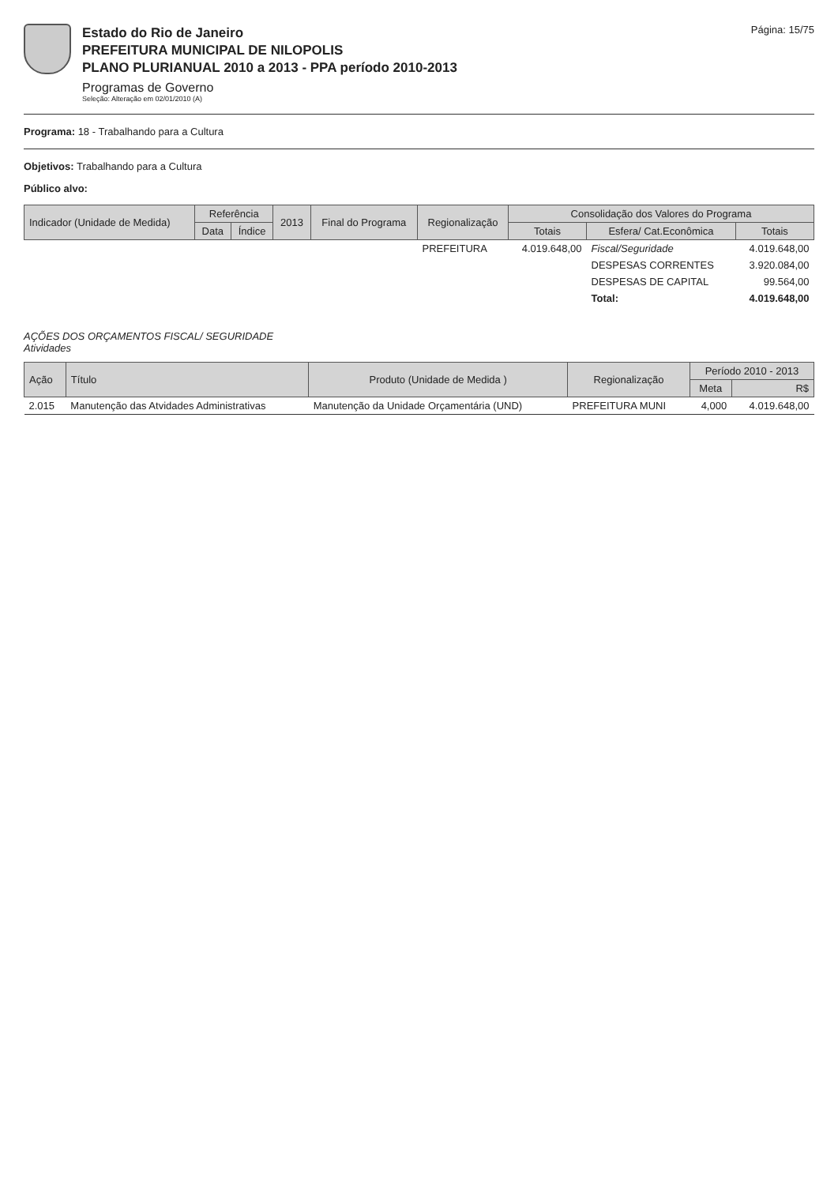Estado do Rio de Janeiro
PREFEITURA MUNICIPAL DE NILOPOLIS
PLANO PLURIANUAL 2010 a 2013 - PPA período 2010-2013
Programas de Governo
Seleção: Alteração em 02/01/2010 (A)
Página: 15/75
Programa: 18 - Trabalhando para a Cultura
Objetivos: Trabalhando para a Cultura
Público alvo:
| Indicador (Unidade de Medida) | Referência | | 2013 | Final do Programa | Regionalização | Consolidação dos Valores do Programa | | |
| --- | --- | --- | --- | --- | --- | --- | --- | --- |
| | Data | Índice | | | | Totais | Esfera/ Cat.Econômica | Totais |
| | | | | | PREFEITURA | 4.019.648,00 | Fiscal/Seguridade | 4.019.648,00 |
| | | | | | | | DESPESAS CORRENTES | 3.920.084,00 |
| | | | | | | | DESPESAS DE CAPITAL | 99.564,00 |
| | | | | | | | Total: | 4.019.648,00 |
AÇÕES DOS ORÇAMENTOS FISCAL/ SEGURIDADE
Atividades
| Ação | Título | Produto (Unidade de Medida ) | Regionalização | Período 2010 - 2013 | |
| --- | --- | --- | --- | --- | --- |
| | | | | Meta | R$ |
| 2.015 | Manutenção das Atvidades Administrativas | Manutenção da Unidade Orçamentária (UND) | PREFEITURA MUNI | 4,000 | 4.019.648,00 |